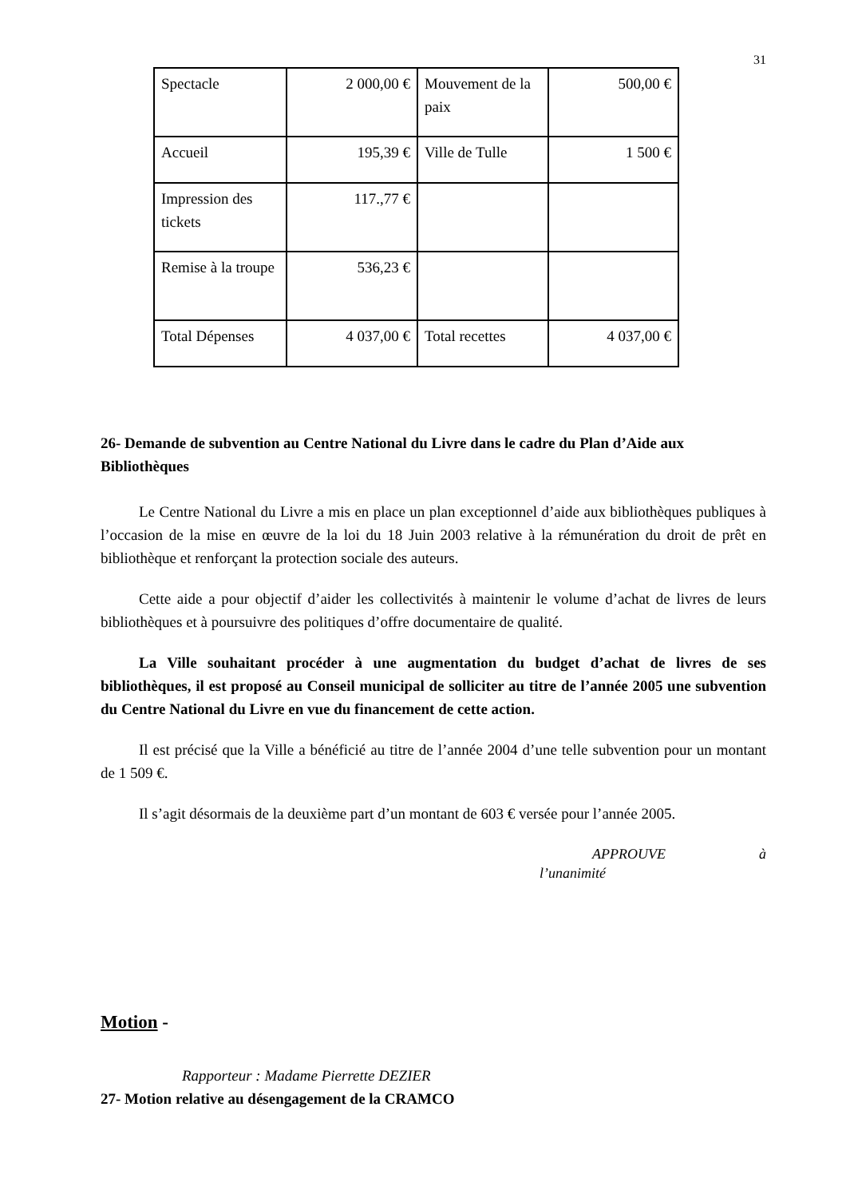31
| Spectacle | 2 000,00 € | Mouvement de la paix | 500,00 € |
| Accueil | 195,39 € | Ville de Tulle | 1 500 € |
| Impression des tickets | 117.,77 € | | |
| Remise à la troupe | 536,23 € | | |
| Total Dépenses | 4 037,00 € | Total recettes | 4 037,00 € |
26- Demande de subvention au Centre National du Livre dans le cadre du Plan d’Aide aux Bibliothèques
Le Centre National du Livre a mis en place un plan exceptionnel d’aide aux bibliothèques publiques à l’occasion de la mise en œuvre de la loi du 18 Juin 2003 relative à la rémunération du droit de prêt en bibliothèque et renforçant la protection sociale des auteurs.
Cette aide a pour objectif d’aider les collectivités à maintenir le volume d’achat de livres de leurs bibliothèques et à poursuivre des politiques d’offre documentaire de qualité.
La Ville souhaitant procéder à une augmentation du budget d’achat de livres de ses bibliothèques, il est proposé au Conseil municipal de solliciter au titre de l’année 2005 une subvention du Centre National du Livre en vue du financement de cette action.
Il est précisé que la Ville a bénéficié au titre de l’année 2004 d’une telle subvention pour un montant de 1 509 €.
Il s’agit désormais de la deuxième part d’un montant de 603 € versée pour l’année 2005.
APPROUVE à
l’unanimité
Motion -
Rapporteur : Madame Pierrette DEZIER
27- Motion relative au désengagement de la CRAMCO